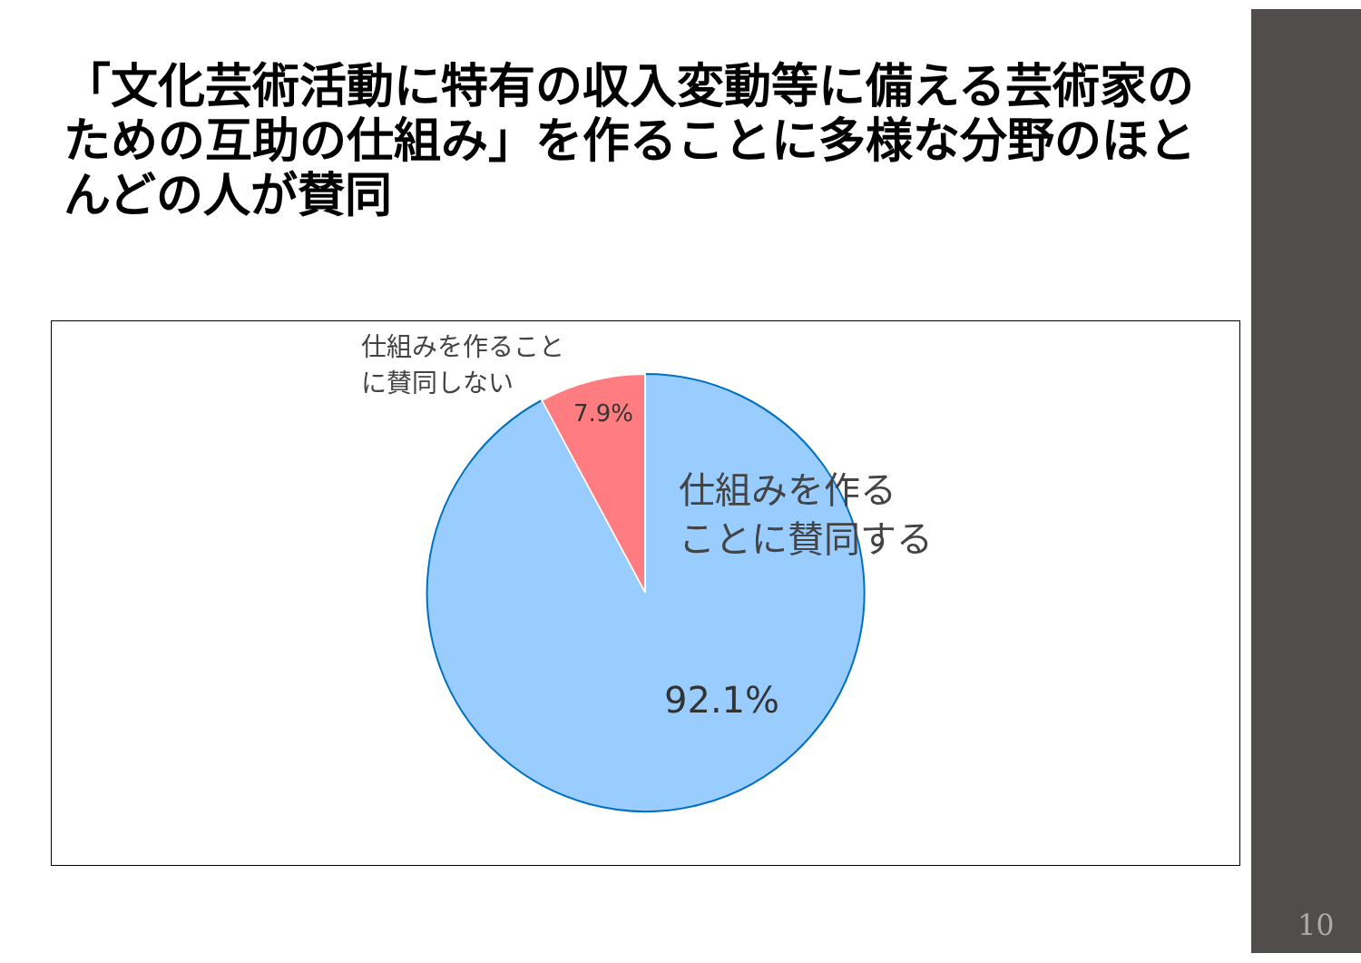「文化芸術活動に特有の収入変動等に備える芸術家のための互助の仕組み」を作ることに多様な分野のほとんどの人が賛同
仕組みを作ること
に賛同しない
7.9%
仕組みを作る
ことに賛同する
92.1%
10